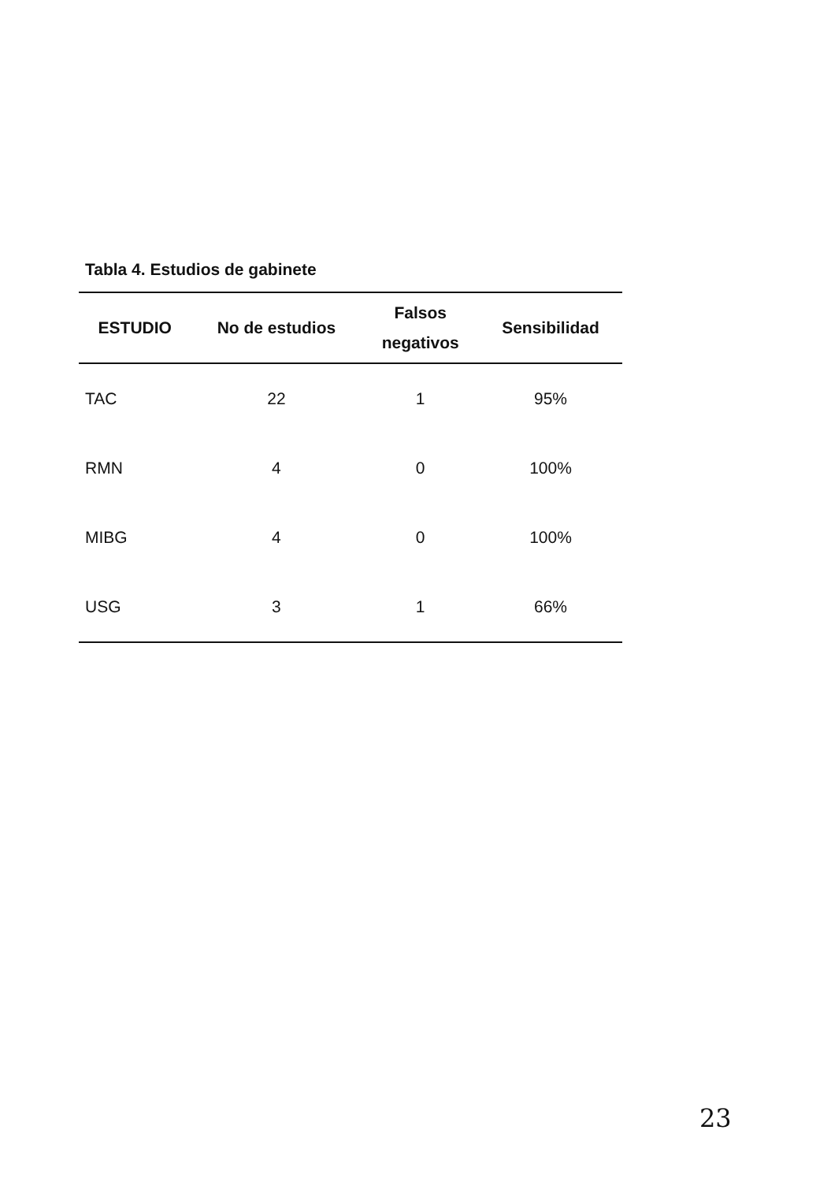Tabla 4. Estudios de gabinete
| ESTUDIO | No de estudios | Falsos negativos | Sensibilidad |
| --- | --- | --- | --- |
| TAC | 22 | 1 | 95% |
| RMN | 4 | 0 | 100% |
| MIBG | 4 | 0 | 100% |
| USG | 3 | 1 | 66% |
23